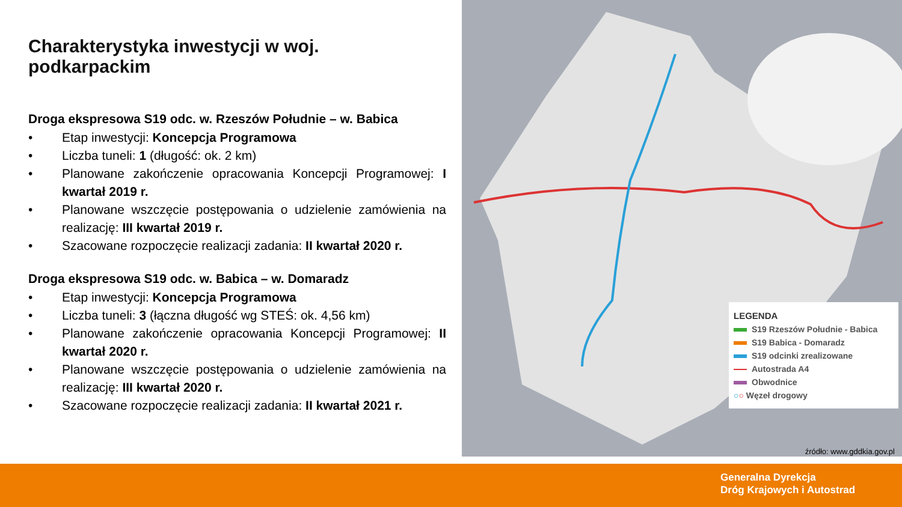Charakterystyka inwestycji w woj. podkarpackim
Droga ekspresowa S19 odc. w. Rzeszów Południe – w. Babica
• Etap inwestycji: Koncepcja Programowa
• Liczba tuneli: 1 (długość: ok. 2 km)
• Planowane zakończenie opracowania Koncepcji Programowej: I kwartał 2019 r.
• Planowane wszczęcie postępowania o udzielenie zamówienia na realizację: III kwartał 2019 r.
• Szacowane rozpoczęcie realizacji zadania: II kwartał 2020 r.
Droga ekspresowa S19 odc. w. Babica – w. Domaradz
• Etap inwestycji: Koncepcja Programowa
• Liczba tuneli: 3 (łączna długość wg STEŚ: ok. 4,56 km)
• Planowane zakończenie opracowania Koncepcji Programowej: II kwartał 2020 r.
• Planowane wszczęcie postępowania o udzielenie zamówienia na realizację: III kwartał 2020 r.
• Szacowane rozpoczęcie realizacji zadania: II kwartał 2021 r.
LEGENDA
S19 Rzeszów Południe - Babica
S19 Babica - Domaradz
S19 odcinki zrealizowane
Autostrada A4
Obwodnice
○○ Węzeł drogowy
źródło: www.gddkia.gov.pl
Generalna Dyrekcja
Dróg Krajowych i Autostrad